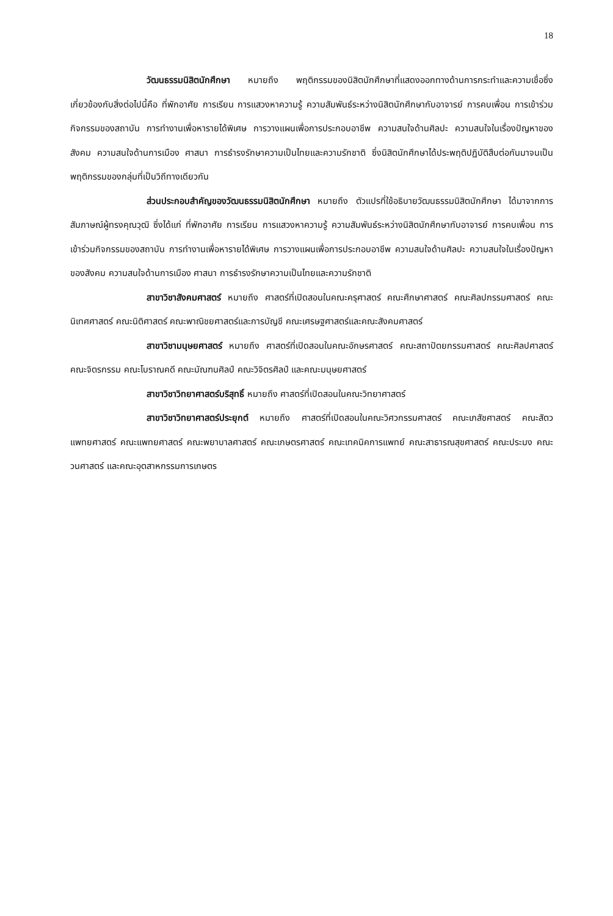18
วัฒนธรรมนิสิตนักศึกษา หมายถึง พฤติกรรมของนิสิตนักศึกษาที่แสดงออกทางด้านการกระทำและความเชื่อซึ่งเกี่ยวข้องกับสิ่งต่อไปนี้คือ ที่พักอาศัย การเรียน การแสวงหาความรู้ ความสัมพันธ์ระหว่างนิสิตนักศึกษากับอาจารย์ การคบเพื่อน การเข้าร่วมกิจกรรมของสถาบัน การทำงานเพื่อหารายได้พิเศษ การวางแผนเพื่อการประกอบอาชีพ ความสนใจด้านศิลปะ ความสนใจในเรื่องปัญหาของสังคม ความสนใจด้านการเมือง ศาสนา การธำรงรักษาความเป็นไทยและความรักชาติ ซึ่งนิสิตนักศึกษาได้ประพฤติปฏิบัติสืบต่อกันมาจนเป็นพฤติกรรมของกลุ่มที่เป็นวิถีทางเดียวกัน
ส่วนประกอบสำคัญของวัฒนธรรมนิสิตนักศึกษา หมายถึง ตัวแปรที่ใช้อธิบายวัฒนธรรมนิสิตนักศึกษา ได้มาจากการสัมภาษณ์ผู้ทรงคุณวุฒิ ซึ่งได้แก่ ที่พักอาศัย การเรียน การแสวงหาความรู้ ความสัมพันธ์ระหว่างนิสิตนักศึกษากับอาจารย์ การคบเพื่อน การเข้าร่วมกิจกรรมของสถาบัน การทำงานเพื่อหารายได้พิเศษ การวางแผนเพื่อการประกอบอาชีพ ความสนใจด้านศิลปะ ความสนใจในเรื่องปัญหาของสังคม ความสนใจด้านการเมือง ศาสนา การธำรงรักษาความเป็นไทยและความรักชาติ
สาขาวิชาสังคมศาสตร์ หมายถึง ศาสตร์ที่เปิดสอนในคณะครุศาสตร์ คณะศึกษาศาสตร์ คณะศิลปกรรมศาสตร์ คณะนิเทศศาสตร์ คณะนิติศาสตร์ คณะพาณิชยศาสตร์และการบัญชี คณะเศรษฐศาสตร์และคณะสังคมศาสตร์
สาขาวิชามนุษยศาสตร์ หมายถึง ศาสตร์ที่เปิดสอนในคณะอักษรศาสตร์ คณะสถาปัตยกรรมศาสตร์ คณะศิลปศาสตร์ คณะจิตรกรรม คณะโบราณคดี คณะมัณฑนศิลป์ คณะวิจิตรศิลป์ และคณะมนุษยศาสตร์
สาขาวิชาวิทยาศาสตร์บริสุทธิ์ หมายถึง ศาสตร์ที่เปิดสอนในคณะวิทยาศาสตร์
สาขาวิชาวิทยาศาสตร์ประยุกต์ หมายถึง ศาสตร์ที่เปิดสอนในคณะวิศวกรรมศาสตร์ คณะเภสัชศาสตร์ คณะสัตวแพทยศาสตร์ คณะแพทยศาสตร์ คณะพยาบาลศาสตร์ คณะเกษตรศาสตร์ คณะเทคนิคการแพทย์ คณะสาธารณสุขศาสตร์ คณะประมง คณะวนศาสตร์ และคณะอุตสาหกรรมการเกษตร